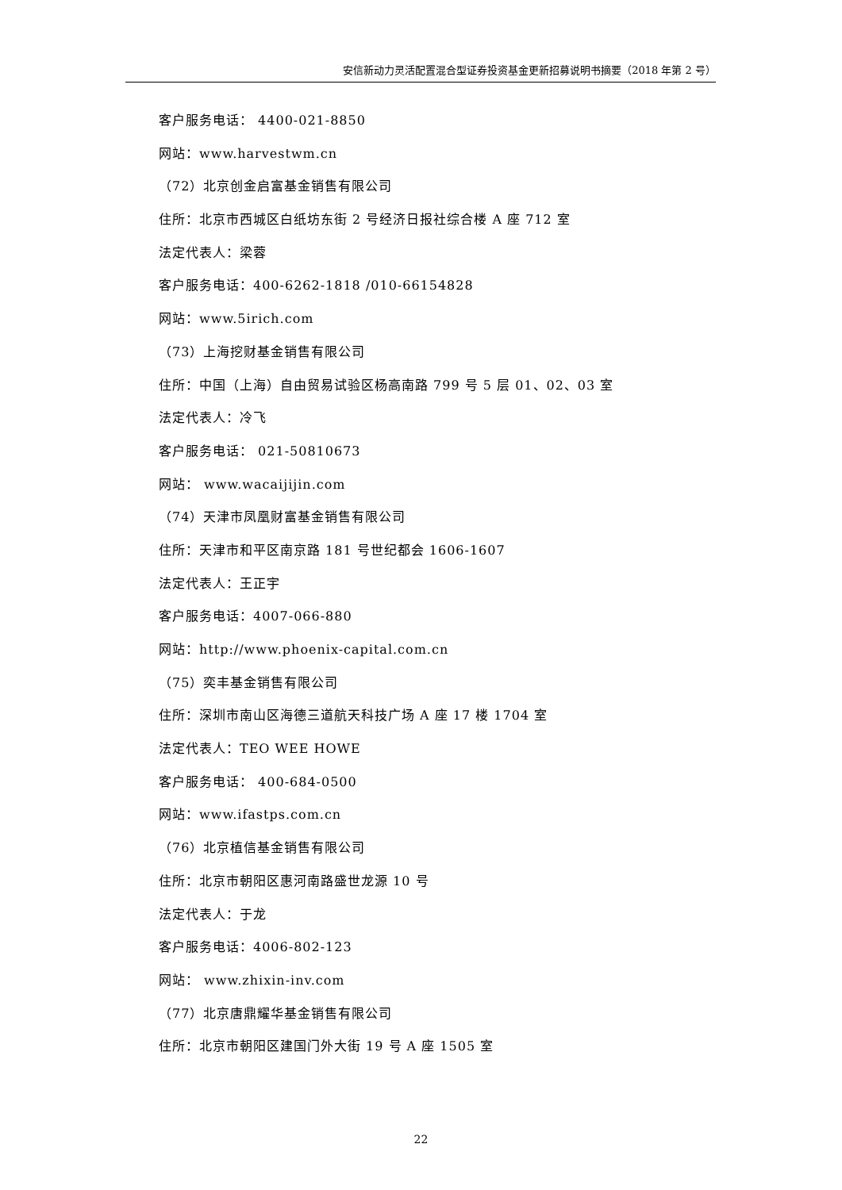安信新动力灵活配置混合型证券投资基金更新招募说明书摘要（2018 年第 2 号）
客户服务电话： 4400-021-8850
网站：www.harvestwm.cn
（72）北京创金启富基金销售有限公司
住所：北京市西城区白纸坊东街 2 号经济日报社综合楼 A 座 712 室
法定代表人：梁蓉
客户服务电话：400-6262-1818 /010-66154828
网站：www.5irich.com
（73）上海挖财基金销售有限公司
住所：中国（上海）自由贸易试验区杨高南路 799 号 5 层 01、02、03 室
法定代表人：冷飞
客户服务电话： 021-50810673
网站： www.wacaijijin.com
（74）天津市凤凰财富基金销售有限公司
住所：天津市和平区南京路 181 号世纪都会 1606-1607
法定代表人：王正宇
客户服务电话：4007-066-880
网站：http://www.phoenix-capital.com.cn
（75）奕丰基金销售有限公司
住所：深圳市南山区海德三道航天科技广场 A 座 17 楼 1704 室
法定代表人：TEO WEE HOWE
客户服务电话： 400-684-0500
网站：www.ifastps.com.cn
（76）北京植信基金销售有限公司
住所：北京市朝阳区惠河南路盛世龙源 10 号
法定代表人：于龙
客户服务电话：4006-802-123
网站： www.zhixin-inv.com
（77）北京唐鼎耀华基金销售有限公司
住所：北京市朝阳区建国门外大街 19 号 A 座 1505 室
22